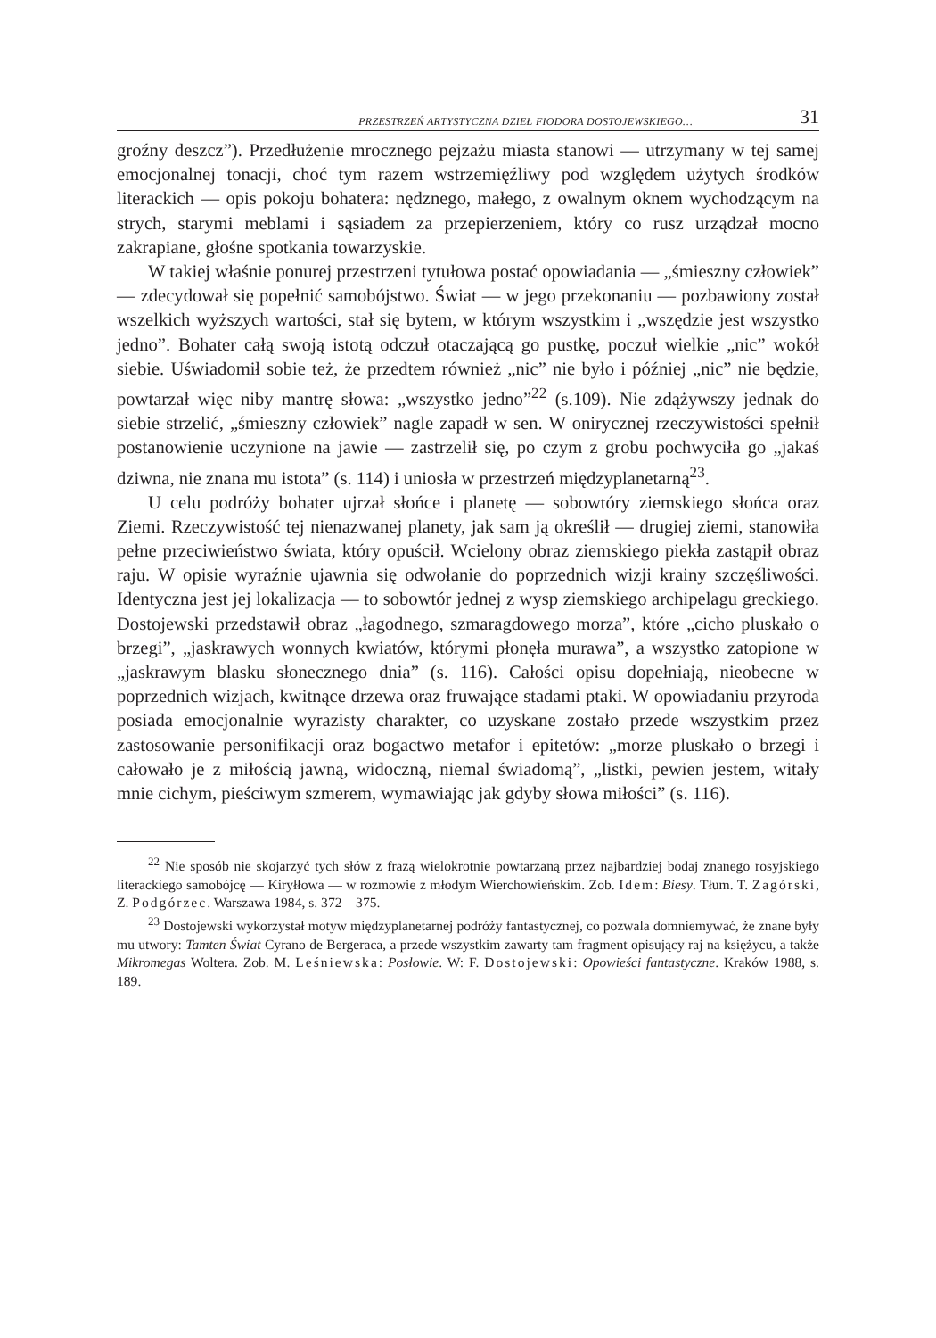PRZESTRZEŃ ARTYSTYCZNA DZIEŁ FIODORA DOSTOJEWSKIEGO… 31
groźny deszcz”). Przedłużenie mrocznego pejzażu miasta stanowi — utrzymany w tej samej emocjonalnej tonacji, choć tym razem wstrzemięźliwy pod względem użytych środków literackich — opis pokoju bohatera: nędznego, małego, z owalnym oknem wychodzącym na strych, starymi meblami i sąsiadem za przepierzeniem, który co rusz urządzał mocno zakrapiane, głośne spotkania towarzyskie.
W takiej właśnie ponurej przestrzeni tytułowa postać opowiadania — „śmieszny człowiek” — zdecydował się popełnić samobójstwo. Świat — w jego przekonaniu — pozbawiony został wszelkich wyższych wartości, stał się bytem, w którym wszystkim i „wszędzie jest wszystko jedno”. Bohater całą swoją istotą odczuł otaczającą go pustkę, poczuł wielkie „nic” wokół siebie. Uświadomił sobie też, że przedtem również „nic” nie było i później „nic” nie będzie, powtarzał więc niby mantrę słowa: „wszystko jedno”<sup>22</sup> (s.109). Nie zdążywszy jednak do siebie strzelić, „śmieszny człowiek” nagle zapadł w sen. W onirycznej rzeczywistości spełnił postanowienie uczynione na jawie — zastrzelił się, po czym z grobu pochwyciła go „jakaś dziwna, nie znana mu istota” (s. 114) i uniosła w przestrzeń międzyplanetarną<sup>23</sup>.
U celu podróży bohater ujrzał słońce i planetę — sobowtóry ziemskiego słońca oraz Ziemi. Rzeczywistość tej nienazwanej planety, jak sam ją określił — drugiej ziemi, stanowiła pełne przeciwieństwo świata, który opuścił. Wcielony obraz ziemskiego piekła zastąpił obraz raju. W opisie wyraźnie ujawnia się odwołanie do poprzednich wizji krainy szczęśliwości. Identyczna jest jej lokalizacja — to sobowtór jednej z wysp ziemskiego archipelagu greckiego. Dostojewski przedstawił obraz „łagodnego, szmaragdowego morza”, które „cicho pluskało o brzegi”, „jaskrawych wonnych kwiatów, którymi płonęła murawa”, a wszystko zatopione w „jaskrawym blasku słonecznego dnia” (s. 116). Całości opisu dopełniają, nieobecne w poprzednich wizjach, kwitnące drzewa oraz fruwające stadami ptaki. W opowiadaniu przyroda posiada emocjonalnie wyrazisty charakter, co uzyskane zostało przede wszystkim przez zastosowanie personifikacji oraz bogactwo metafor i epitetów: „morze pluskało o brzegi i całowało je z miłością jawną, widoczną, niemal świadomą”, „listki, pewien jestem, witały mnie cichym, pieściwym szmerem, wymawiając jak gdyby słowa miłości” (s. 116).
<sup>22</sup> Nie sposób nie skojarzyć tych słów z frazą wielokrotnie powtarzaną przez najbardziej bodaj znanego rosyjskiego literackiego samobójcę — Kiryłłowa — w rozmowie z młodym Wierchowieńskim. Zob. Idem: Biesy. Tłum. T. Zagórski, Z. Podgórzec. Warszawa 1984, s. 372—375.
<sup>23</sup> Dostojewski wykorzystał motyw międzyplanetarnej podróży fantastycznej, co pozwala domniemywać, że znane były mu utwory: Tamten Świat Cyrano de Bergeraca, a przede wszystkim zawarty tam fragment opisujący raj na księżycu, a także Mikromegas Woltera. Zob. M. Leśniewska: Posłowie. W: F. Dostojewski: Opowieści fantastyczne. Kraków 1988, s. 189.